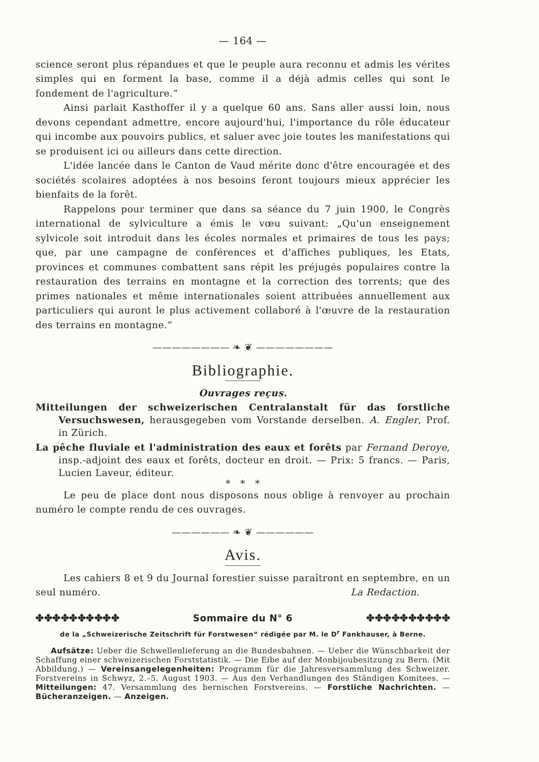— 164 —
science seront plus répandues et que le peuple aura reconnu et admis les vérites simples qui en forment la base, comme il a déjà admis celles qui sont le fondement de l'agriculture.“
Ainsi parlait Kasthoffer il y a quelque 60 ans. Sans aller aussi loin, nous devons cependant admettre, encore aujourd'hui, l'importance du rôle éducateur qui incombe aux pouvoirs publics, et saluer avec joie toutes les manifestations qui se produisent ici ou ailleurs dans cette direction.
L'idée lancée dans le Canton de Vaud mérite donc d'être encouragée et des sociétés scolaires adoptées à nos besoins feront toujours mieux apprécier les bienfaits de la forêt.
Rappelons pour terminer que dans sa séance du 7 juin 1900, le Congrès international de sylviculture a émis le vœu suivant: „Qu'un enseignement sylvicole soit introduit dans les écoles normales et primaires de tous les pays; que, par une campagne de conférences et d'affiches publiques, les Etats, provinces et communes combattent sans répit les préjugés populaires contre la restauration des terrains en montagne et la correction des torrents; que des primes nationales et même internationales soient attribuées annuellement aux particuliers qui auront le plus activement collaboré à l'œuvre de la restauration des terrains en montagne.“
———————— ❧ ❦ ————————
Bibliographie.
Ouvrages reçus.
Mitteilungen der schweizerischen Centralanstalt für das forstliche Versuchswesen, herausgegeben vom Vorstande derselben. A. Engler, Prof. in Zürich.
La pêche fluviale et l'administration des eaux et forêts par Fernand Deroye, insp.-adjoint des eaux et forêts, docteur en droit. — Prix: 5 francs. — Paris, Lucien Laveur, éditeur.
* * *
Le peu de place dont nous disposons nous oblige à renvoyer au prochain numéro le compte rendu de ces ouvrages.
—————— ❧ ❦ ——————
Avis.
Les cahiers 8 et 9 du Journal forestier suisse paraîtront en septembre, en un seul numéro. La Redaction.
✤✤✤✤✤✤✤✤✤✤ Sommaire du N° 6 ✤✤✤✤✤✤✤✤✤✤
de la „Schweizerische Zeitschrift für Forstwesen“ rédigée par M. le D<sup>r</sup> Fankhauser, à Berne.
Aufsätze: Ueber die Schwellenlieferung an die Bundesbahnen. — Ueber die Wünschbarkeit der Schaffung einer schweizerischen Forststatistik. — Die Eibe auf der Monbijoubesitzung zu Bern. (Mit Abbildung.) — Vereinsangelegenheiten: Programm für die Jahresversammlung des Schweizer. Forstvereins in Schwyz, 2.–5. August 1903. — Aus den Verhandlungen des Ständigen Komitees. — Mitteilungen: 47. Versammlung des bernischen Forstvereins. — Forstliche Nachrichten. — Bücheranzeigen. — Anzeigen.